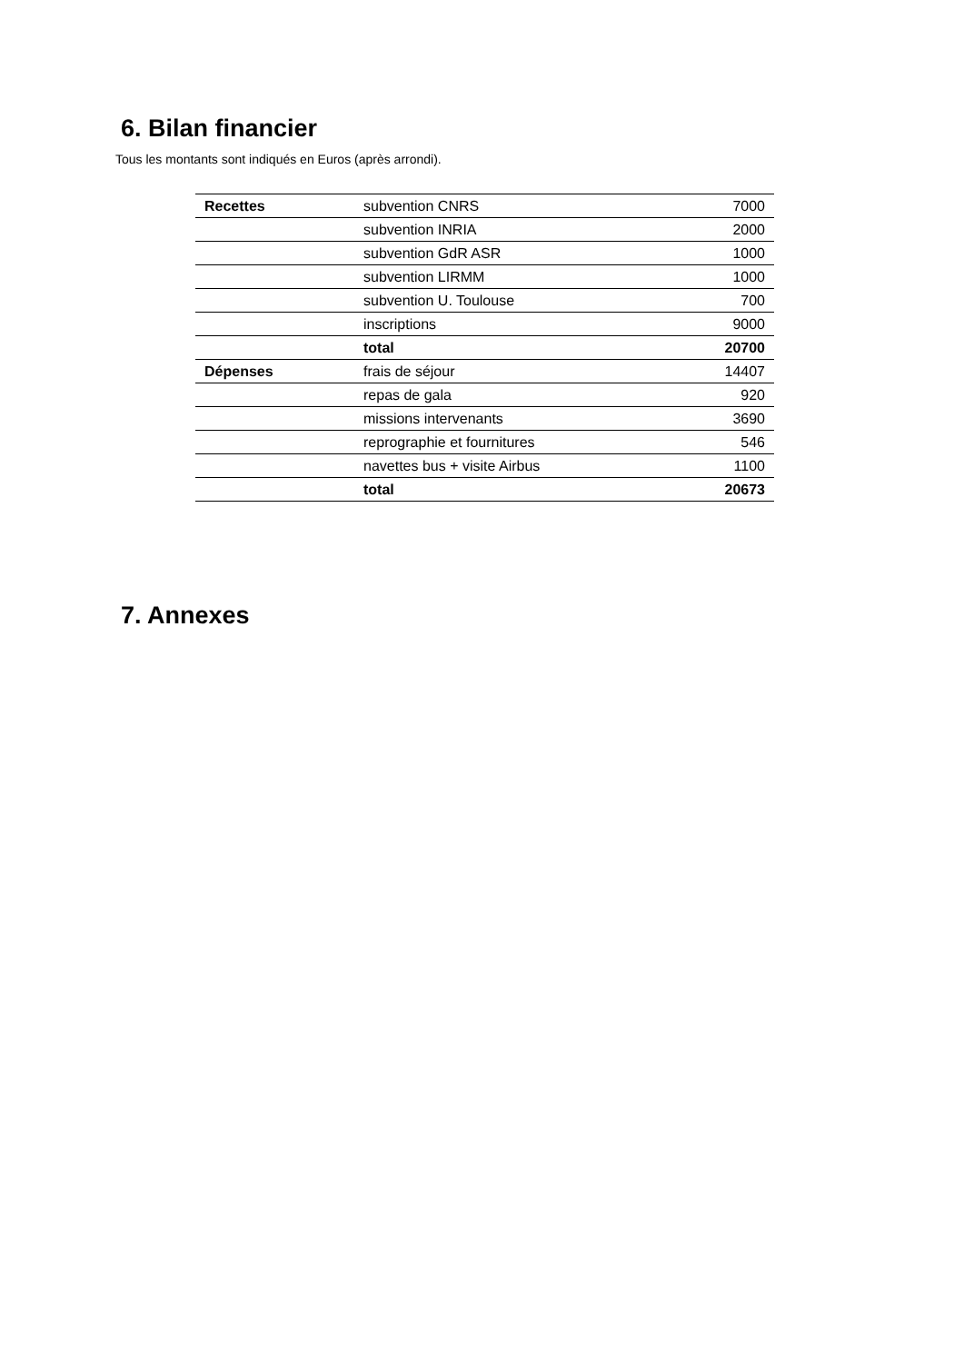6. Bilan financier
Tous les montants sont indiqués en Euros (après arrondi).
| Recettes | subvention CNRS | 7000 |
| | subvention INRIA | 2000 |
| | subvention GdR ASR | 1000 |
| | subvention LIRMM | 1000 |
| | subvention U. Toulouse | 700 |
| | inscriptions | 9000 |
| | total | 20700 |
| Dépenses | frais de séjour | 14407 |
| | repas de gala | 920 |
| | missions intervenants | 3690 |
| | reprographie et fournitures | 546 |
| | navettes bus + visite Airbus | 1100 |
| | total | 20673 |
7. Annexes